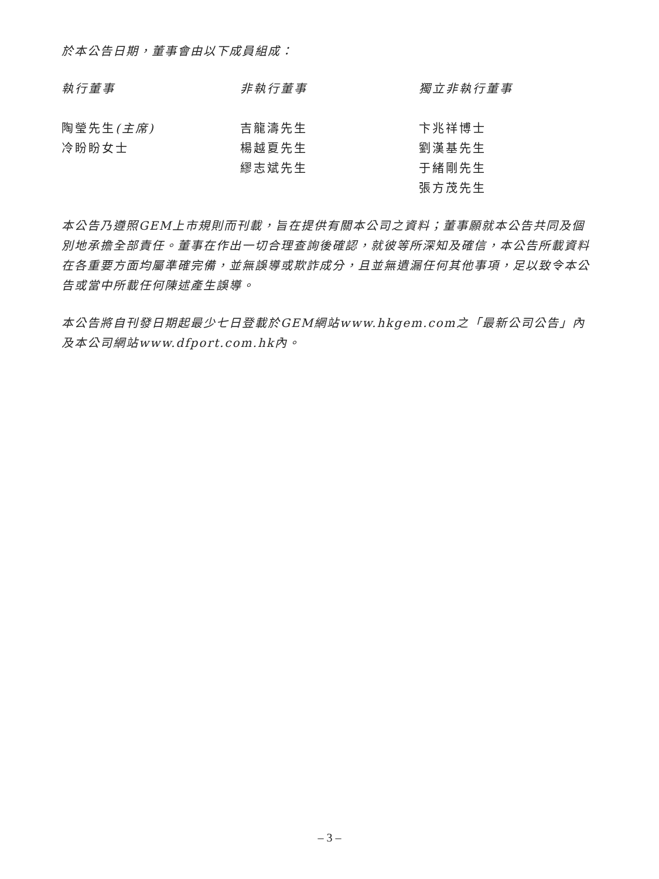於本公告日期，董事會由以下成員組成：
執行董事
陶瑩先生(主席)
冷盼盼女士
非執行董事
吉龍濤先生
楊越夏先生
繆志斌先生
獨立非執行董事
卞兆祥博士
劉漢基先生
于緒剛先生
張方茂先生
本公告乃遵照GEM上市規則而刊載，旨在提供有關本公司之資料；董事願就本公告共同及個別地承擔全部責任。董事在作出一切合理查詢後確認，就彼等所深知及確信，本公告所載資料在各重要方面均屬準確完備，並無誤導或欺詐成分，且並無遺漏任何其他事項，足以致令本公告或當中所載任何陳述產生誤導。
本公告將自刊發日期起最少七日登載於GEM網站www.hkgem.com之「最新公司公告」內及本公司網站www.dfport.com.hk內。
– 3 –